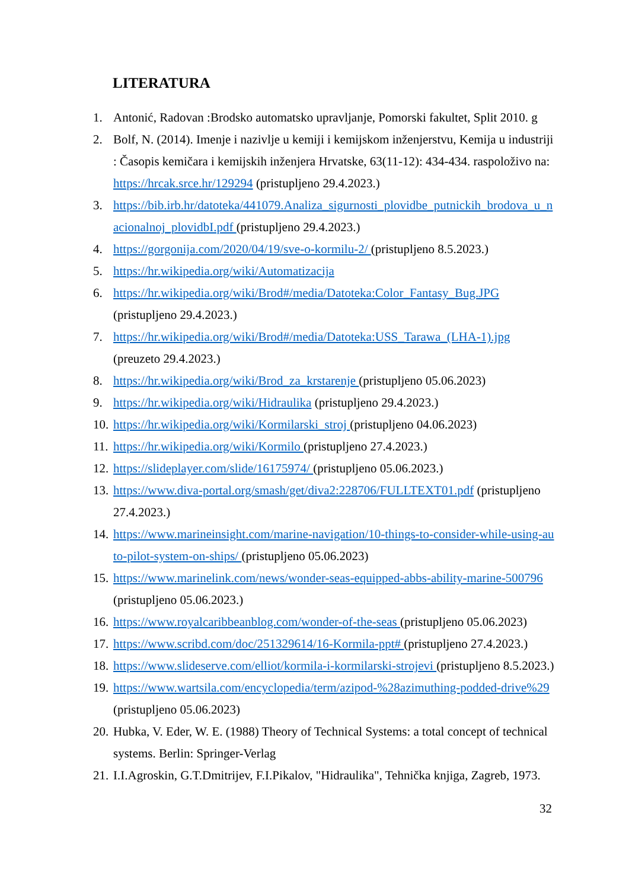LITERATURA
1. Antonić, Radovan :Brodsko automatsko upravljanje, Pomorski fakultet, Split 2010. g
2. Bolf, N. (2014). Imenje i nazivlje u kemiji i kemijskom inženjerstvu, Kemija u industriji : Časopis kemičara i kemijskih inženjera Hrvatske, 63(11-12): 434-434. raspoloživo na: https://hrcak.srce.hr/129294 (pristupljeno 29.4.2023.)
3. https://bib.irb.hr/datoteka/441079.Analiza_sigurnosti_plovidbe_putnickih_brodova_u_nacionalnoj_plovidbI.pdf (pristupljeno 29.4.2023.)
4. https://gorgonija.com/2020/04/19/sve-o-kormilu-2/ (pristupljeno 8.5.2023.)
5. https://hr.wikipedia.org/wiki/Automatizacija
6. https://hr.wikipedia.org/wiki/Brod#/media/Datoteka:Color_Fantasy_Bug.JPG (pristupljeno 29.4.2023.)
7. https://hr.wikipedia.org/wiki/Brod#/media/Datoteka:USS_Tarawa_(LHA-1).jpg (preuzeto 29.4.2023.)
8. https://hr.wikipedia.org/wiki/Brod_za_krstarenje (pristupljeno 05.06.2023)
9. https://hr.wikipedia.org/wiki/Hidraulika (pristupljeno 29.4.2023.)
10. https://hr.wikipedia.org/wiki/Kormilarski_stroj (pristupljeno 04.06.2023)
11. https://hr.wikipedia.org/wiki/Kormilo (pristupljeno 27.4.2023.)
12. https://slideplayer.com/slide/16175974/ (pristupljeno 05.06.2023.)
13. https://www.diva-portal.org/smash/get/diva2:228706/FULLTEXT01.pdf (pristupljeno 27.4.2023.)
14. https://www.marineinsight.com/marine-navigation/10-things-to-consider-while-using-auto-pilot-system-on-ships/ (pristupljeno 05.06.2023)
15. https://www.marinelink.com/news/wonder-seas-equipped-abbs-ability-marine-500796 (pristupljeno 05.06.2023.)
16. https://www.royalcaribbeanblog.com/wonder-of-the-seas (pristupljeno 05.06.2023)
17. https://www.scribd.com/doc/251329614/16-Kormila-ppt# (pristupljeno 27.4.2023.)
18. https://www.slideserve.com/elliot/kormila-i-kormilarski-strojevi (pristupljeno 8.5.2023.)
19. https://www.wartsila.com/encyclopedia/term/azipod-%28azimuthing-podded-drive%29 (pristupljeno 05.06.2023)
20. Hubka, V. Eder, W. E. (1988) Theory of Technical Systems: a total concept of technical systems. Berlin: Springer-Verlag
21. I.I.Agroskin, G.T.Dmitrijev, F.I.Pikalov, "Hidraulika", Tehnička knjiga, Zagreb, 1973.
32